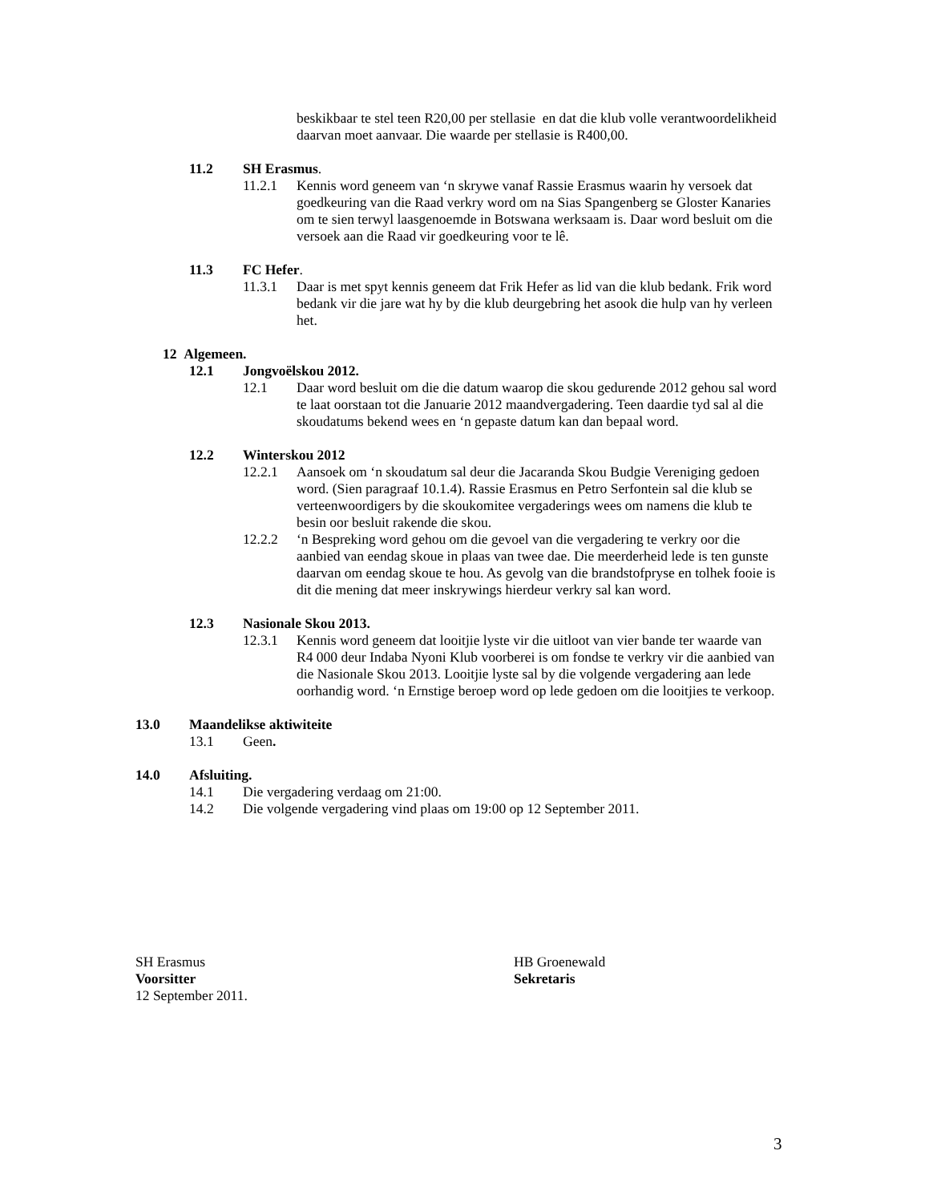beskikbaar te stel teen R20,00 per stellasie en dat die klub volle verantwoordelikheid daarvan moet aanvaar. Die waarde per stellasie is R400,00.
11.2 SH Erasmus.
11.2.1 Kennis word geneem van ‘n skrywe vanaf Rassie Erasmus waarin hy versoek dat goedkeuring van die Raad verkry word om na Sias Spangenberg se Gloster Kanaries om te sien terwyl laasgenoemde in Botswana werksaam is. Daar word besluit om die versoek aan die Raad vir goedkeuring voor te lê.
11.3 FC Hefer.
11.3.1 Daar is met spyt kennis geneem dat Frik Hefer as lid van die klub bedank. Frik word bedank vir die jare wat hy by die klub deurgebring het asook die hulp van hy verleen het.
12 Algemeen.
12.1 Jongvoëlskou 2012.
12.1 Daar word besluit om die die datum waarop die skou gedurende 2012 gehou sal word te laat oorstaan tot die Januarie 2012 maandvergadering. Teen daardie tyd sal al die skoudatums bekend wees en ‘n gepaste datum kan dan bepaal word.
12.2 Winterskou 2012
12.2.1 Aansoek om ‘n skoudatum sal deur die Jacaranda Skou Budgie Vereniging gedoen word. (Sien paragraaf 10.1.4). Rassie Erasmus en Petro Serfontein sal die klub se verteenwoordigers by die skoukomitee vergaderings wees om namens die klub te besin oor besluit rakende die skou.
12.2.2 ‘n Bespreking word gehou om die gevoel van die vergadering te verkry oor die aanbied van eendag skoue in plaas van twee dae. Die meerderheid lede is ten gunste daarvan om eendag skoue te hou. As gevolg van die brandstofpryse en tolhek fooie is dit die mening dat meer inskrywings hierdeur verkry sal kan word.
12.3 Nasionale Skou 2013.
12.3.1 Kennis word geneem dat looitjie lyste vir die uitloot van vier bande ter waarde van R4 000 deur Indaba Nyoni Klub voorberei is om fondse te verkry vir die aanbied van die Nasionale Skou 2013. Looitjie lyste sal by die volgende vergadering aan lede oorhandig word. ‘n Ernstige beroep word op lede gedoen om die looitjies te verkoop.
13.0 Maandelikse aktiwiteite
13.1 Geen.
14.0 Afsluiting.
14.1 Die vergadering verdaag om 21:00.
14.2 Die volgende vergadering vind plaas om 19:00 op 12 September 2011.
SH Erasmus
Voorsitter
12 September 2011.
HB Groenewald
Sekretaris
3